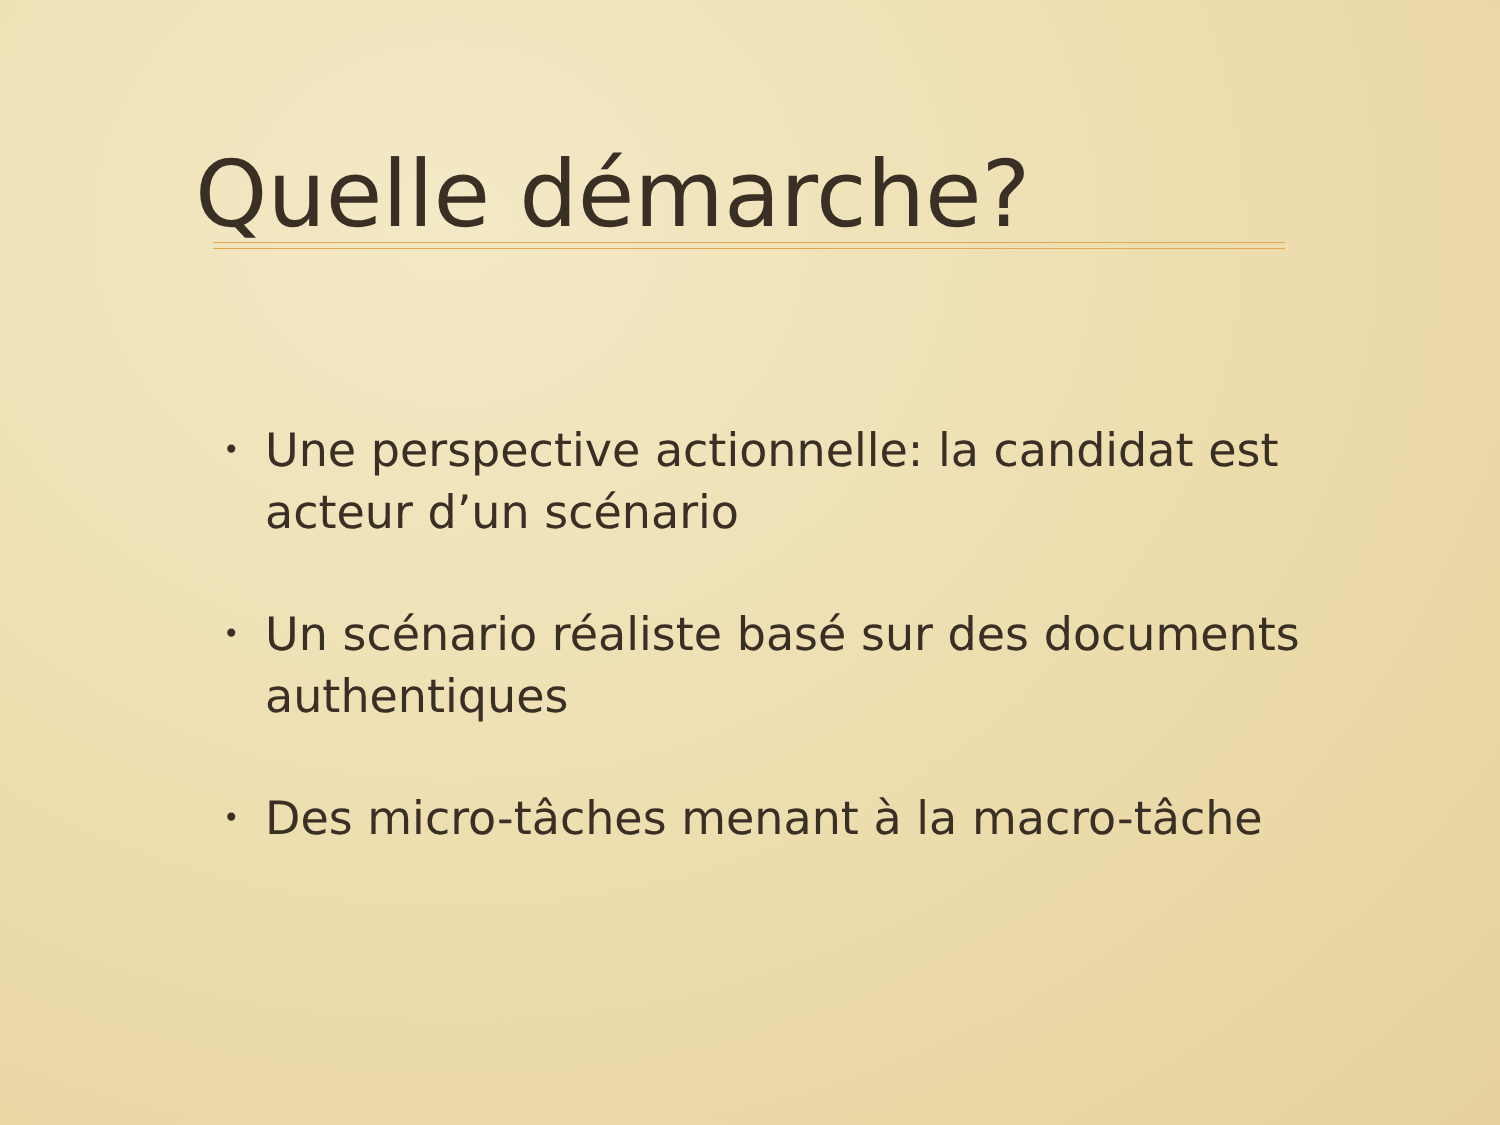Quelle démarche?
• Une perspective actionnelle: la candidat est acteur d’un scénario
• Un scénario réaliste basé sur des documents authentiques
• Des micro-tâches menant à la macro-tâche